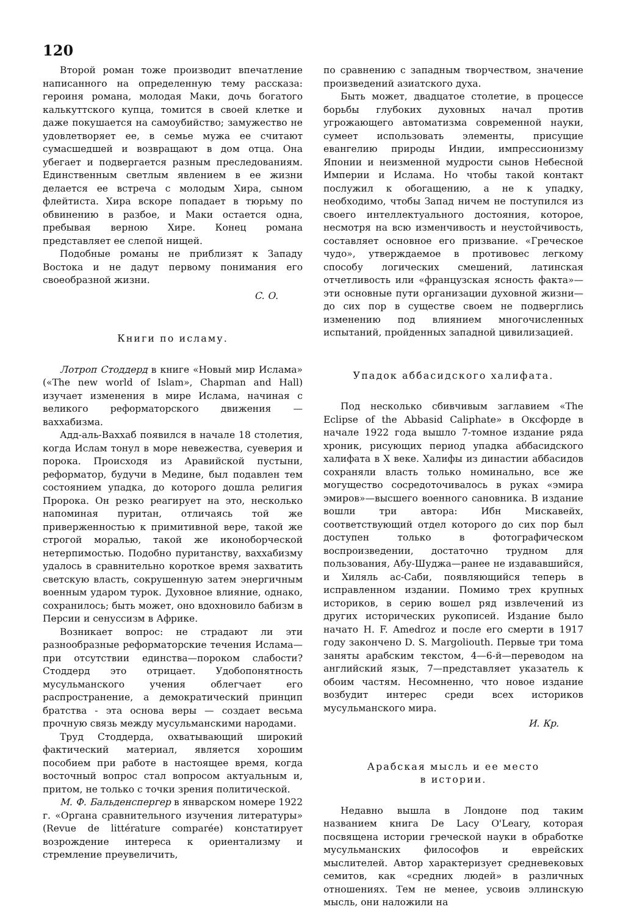120
Второй роман тоже производит впечатление написанного на определенную тему рассказа: героиня романа, молодая Маки, дочь богатого калькуттского купца, томится в своей клетке и даже покушается на самоубийство; замужество не удовлетворяет ее, в семье мужа ее считают сумасшедшей и возвращают в дом отца. Она убегает и подвергается разным преследованиям. Единственным светлым явлением в ее жизни делается ее встреча с молодым Хира, сыном флейтиста. Хира вскоре попадает в тюрьму по обвинению в разбое, и Маки остается одна, пребывая верною Хире. Конец романа представляет ее слепой нищей.
Подобные романы не приблизят к Западу Востока и не дадут первому понимания его своеобразной жизни.
С. О.
Книги по исламу.
Лотроп Стоддерд в книге «Новый мир Ислама» («The new world of Islam», Chapman and Hall) изучает изменения в мире Ислама, начиная с великого реформаторского движения —ваххабизма.
Адд-аль-Ваххаб появился в начале 18 столетия, когда Ислам тонул в море невежества, суеверия и порока. Происходя из Аравийской пустыни, реформатор, будучи в Медине, был подавлен тем состоянием упадка, до которого дошла религия Пророка. Он резко реагирует на это, несколько напоминая пуритан, отличаясь той же приверженностью к примитивной вере, такой же строгой моралью, такой же иконоборческой нетерпимостью. Подобно пуританству, ваххабизму удалось в сравнительно короткое время захватить светскую власть, сокрушенную затем энергичным военным ударом турок. Духовное влияние, однако, сохранилось; быть может, оно вдохновило бабизм в Персии и сенуссизм в Африке.
Возникает вопрос: не страдают ли эти разнообразные реформаторские течения Ислама—при отсутствии единства—пороком слабости? Стоддерд это отрицает. Удобопонятность мусульманского учения облегчает его распространение, а демократический принцип братства - эта основа веры — создает весьма прочную связь между мусульманскими народами.
Труд Стоддерда, охватывающий широкий фактический материал, является хорошим пособием при работе в настоящее время, когда восточный вопрос стал вопросом актуальным и, притом, не только с точки зрения политической.
М. Ф. Бальденспергер в январском номере 1922 г. «Органа сравнительного изучения литературы» (Revue de littérature comparée) констатирует возрождение интереса к ориентализму и стремление преувеличить,
по сравнению с западным творчеством, значение произведений азиатского духа.
Быть может, двадцатое столетие, в процессе борьбы глубоких духовных начал против угрожающего автоматизма современной науки, сумеет использовать элементы, присущие евангелию природы Индии, импрессионизму Японии и неизменной мудрости сынов Небесной Империи и Ислама. Но чтобы такой контакт послужил к обогащению, а не к упадку, необходимо, чтобы Запад ничем не поступился из своего интеллектуального достояния, которое, несмотря на всю изменчивость и неустойчивость, составляет основное его призвание. «Греческое чудо», утверждаемое в противовес легкому способу логических смешений, латинская отчетливость или «французская ясность факта»— эти основные пути организации духовной жизни—до сих пор в существе своем не подверглись изменению под влиянием многочисленных испытаний, пройденных западной цивилизацией.
Упадок аббасидского халифата.
Под несколько сбивчивым заглавием «The Eclipse of the Abbasid Caliphate» в Оксфорде в начале 1922 года вышло 7-томное издание ряда хроник, рисующих период упадка аббасидского халифата в X веке. Халифы из династии аббасидов сохраняли власть только номинально, все же могущество сосредоточивалось в руках «эмира эмиров»—высшего военного сановника. В издание вошли три автора: Ибн Мискавейх, соответствующий отдел которого до сих пор был доступен только в фотографическом воспроизведении, достаточно трудном для пользования, Абу-Шуджа—ранее не издававшийся, и Хиляль ас-Саби, появляющийся теперь в исправленном издании. Помимо трех крупных историков, в серию вошел ряд извлечений из других исторических рукописей. Издание было начато H. F. Amedroz и после его смерти в 1917 году закончено D. S. Margoliouth. Первые три тома заняты арабским текстом, 4—6-й—переводом на английский язык, 7—представляет указатель к обоим частям. Несомненно, что новое издание возбудит интерес среди всех историков мусульманского мира.
И. Кр.
Арабская мысль и ее место
в истории.
Недавно вышла в Лондоне под таким названием книга De Lacy O'Leary, которая посвящена истории греческой науки в обработке мусульманских философов и еврейских мыслителей. Автор характеризует средневековых семитов, как «средних людей» в различных отношениях. Тем не менее, усвоив эллинскую мысль, они наложили на